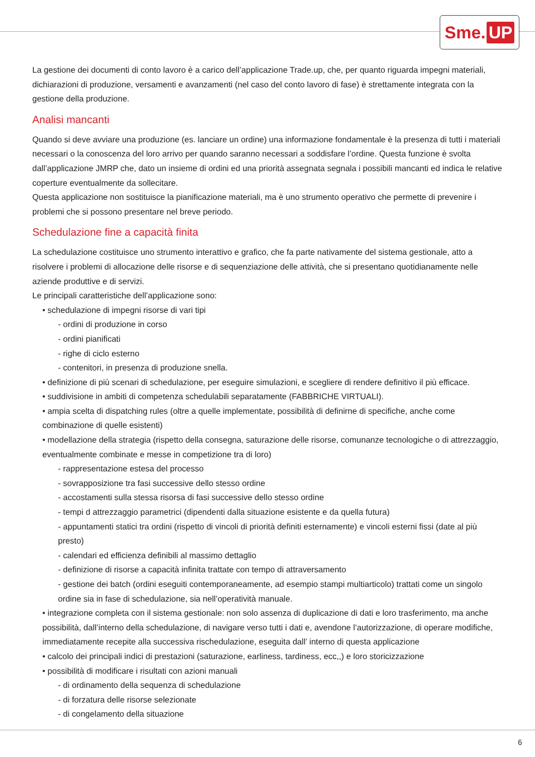Sme. UP
La gestione dei documenti di conto lavoro è a carico dell’applicazione Trade.up, che, per quanto riguarda impegni materiali, dichiarazioni di produzione, versamenti e avanzamenti (nel caso del conto lavoro di fase) è strettamente integrata con la gestione della produzione.
Analisi mancanti
Quando si deve avviare una produzione (es. lanciare un ordine) una informazione fondamentale è la presenza di tutti i materiali necessari o la conoscenza del loro arrivo per quando saranno necessari a soddisfare l’ordine. Questa funzione è svolta dall’applicazione JMRP che, dato un insieme di ordini ed una priorità assegnata segnala i possibili mancanti ed indica le relative coperture eventualmente da sollecitare.
Questa applicazione non sostituisce la pianificazione materiali, ma è uno strumento operativo che permette di prevenire i problemi che si possono presentare nel breve periodo.
Schedulazione fine a capacità finita
La schedulazione costituisce uno strumento interattivo e grafico, che fa parte nativamente del sistema gestionale, atto a risolvere i problemi di allocazione delle risorse e di sequenziazione delle attività, che si presentano quotidianamente nelle aziende produttive e di servizi.
Le principali caratteristiche dell’applicazione sono:
• schedulazione di impegni risorse di vari tipi
- ordini di produzione in corso
- ordini pianificati
- righe di ciclo esterno
- contenitori, in presenza di produzione snella.
• definizione di più scenari di schedulazione, per eseguire simulazioni, e scegliere di rendere definitivo il più efficace.
• suddivisione in ambiti di competenza schedulabili separatamente (FABBRICHE VIRTUALI).
• ampia scelta di dispatching rules (oltre a quelle implementate, possibilità di definirne di specifiche, anche come combinazione di quelle esistenti)
• modellazione della strategia (rispetto della consegna, saturazione delle risorse, comunanze tecnologiche o di attrezzaggio, eventualmente combinate e messe in competizione tra di loro)
- rappresentazione estesa del processo
- sovrapposizione tra fasi successive dello stesso ordine
- accostamenti sulla stessa risorsa di fasi successive dello stesso ordine
- tempi d attrezzaggio parametrici (dipendenti dalla situazione esistente e da quella futura)
- appuntamenti statici tra ordini (rispetto di vincoli di priorità definiti esternamente) e vincoli esterni fissi (date al più presto)
- calendari ed efficienza definibili al massimo dettaglio
- definizione di risorse a capacità infinita trattate con tempo di attraversamento
- gestione dei batch (ordini eseguiti contemporaneamente, ad esempio stampi multiarticolo) trattati come un singolo ordine sia in fase di schedulazione, sia nell’operatività manuale.
• integrazione completa con il sistema gestionale: non solo assenza di duplicazione di dati e loro trasferimento, ma anche possibilità, dall’interno della schedulazione, di navigare verso tutti i dati e, avendone l’autorizzazione, di operare modifiche, immediatamente recepite alla successiva rischedulazione, eseguita dall’ interno di questa applicazione
• calcolo dei principali indici di prestazioni (saturazione, earliness, tardiness, ecc,,) e loro storicizzazione
• possibilità di modificare i risultati con azioni manuali
- di ordinamento della sequenza di schedulazione
- di forzatura delle risorse selezionate
- di congelamento della situazione
6